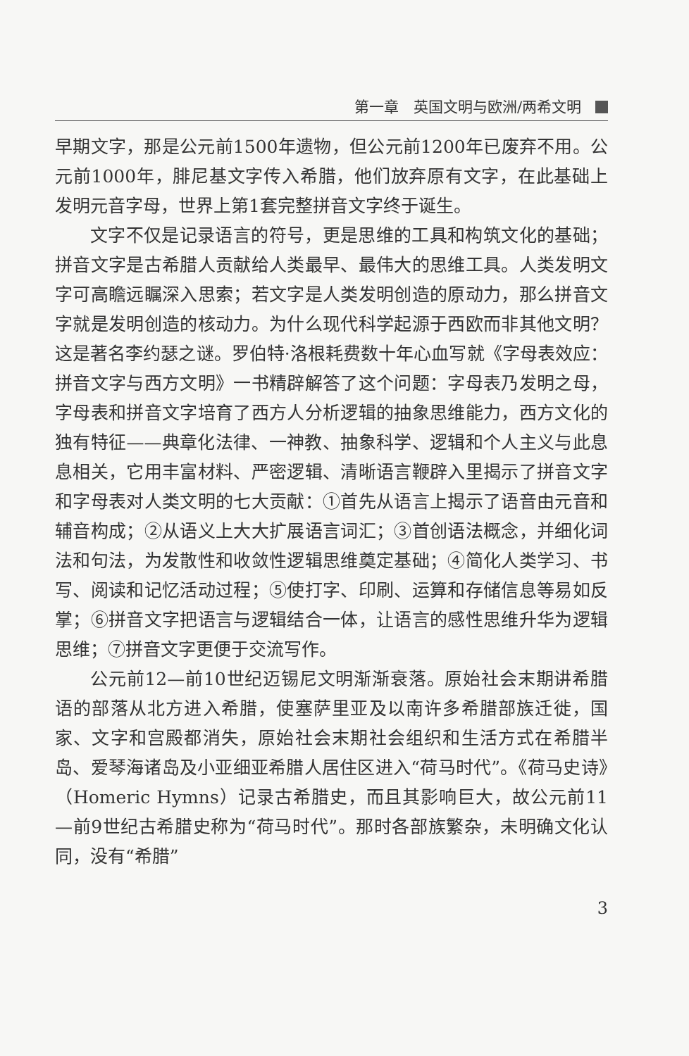第一章　英国文明与欧洲/两希文明
早期文字，那是公元前1500年遗物，但公元前1200年已废弃不用。公元前1000年，腓尼基文字传入希腊，他们放弃原有文字，在此基础上发明元音字母，世界上第1套完整拼音文字终于诞生。
文字不仅是记录语言的符号，更是思维的工具和构筑文化的基础；拼音文字是古希腊人贡献给人类最早、最伟大的思维工具。人类发明文字可高瞻远瞩深入思索；若文字是人类发明创造的原动力，那么拼音文字就是发明创造的核动力。为什么现代科学起源于西欧而非其他文明？这是著名李约瑟之谜。罗伯特·洛根耗费数十年心血写就《字母表效应：拼音文字与西方文明》一书精辟解答了这个问题：字母表乃发明之母，字母表和拼音文字培育了西方人分析逻辑的抽象思维能力，西方文化的独有特征——典章化法律、一神教、抽象科学、逻辑和个人主义与此息息相关，它用丰富材料、严密逻辑、清晰语言鞭辟入里揭示了拼音文字和字母表对人类文明的七大贡献：①首先从语言上揭示了语音由元音和辅音构成；②从语义上大大扩展语言词汇；③首创语法概念，并细化词法和句法，为发散性和收敛性逻辑思维奠定基础；④简化人类学习、书写、阅读和记忆活动过程；⑤使打字、印刷、运算和存储信息等易如反掌；⑥拼音文字把语言与逻辑结合一体，让语言的感性思维升华为逻辑思维；⑦拼音文字更便于交流写作。
公元前12—前10世纪迈锡尼文明渐渐衰落。原始社会末期讲希腊语的部落从北方进入希腊，使塞萨里亚及以南许多希腊部族迁徙，国家、文字和宫殿都消失，原始社会末期社会组织和生活方式在希腊半岛、爱琴海诸岛及小亚细亚希腊人居住区进入“荷马时代”。《荷马史诗》（Homeric Hymns）记录古希腊史，而且其影响巨大，故公元前11—前9世纪古希腊史称为“荷马时代”。那时各部族繁杂，未明确文化认同，没有“希腊”
3